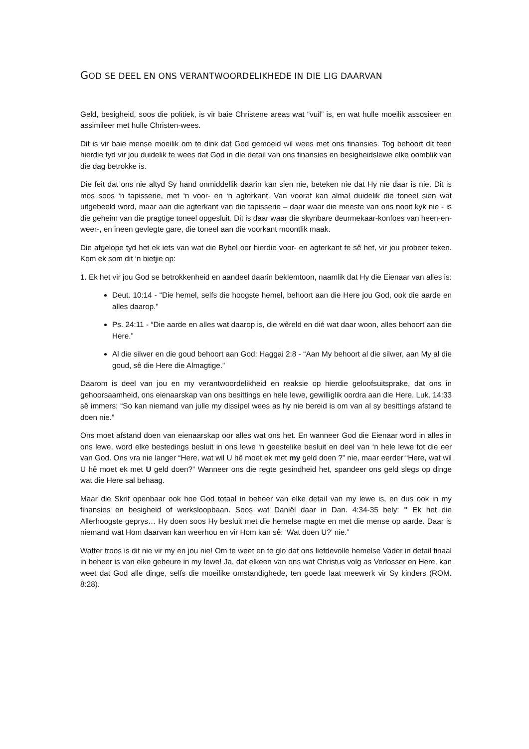GOD SE DEEL EN ONS VERANTWOORDELIKHEDE IN DIE LIG DAARVAN
Geld, besigheid, soos die politiek, is vir baie Christene areas wat “vuil” is, en wat hulle moeilik assosieer en assimileer met hulle Christen-wees.
Dit is vir baie mense moeilik om te dink dat God gemoeid wil wees met ons finansies. Tog behoort dit teen hierdie tyd vir jou duidelik te wees dat God in die detail van ons finansies en besigheidslewe elke oomblik van die dag betrokke is.
Die feit dat ons nie altyd Sy hand onmiddellik daarin kan sien nie, beteken nie dat Hy nie daar is nie. Dit is mos soos ‘n tapisserie, met ‘n voor- en ‘n agterkant. Van vooraf kan almal duidelik die toneel sien wat uitgebeeld word, maar aan die agterkant van die tapisserie – daar waar die meeste van ons nooit kyk nie - is die geheim van die pragtige toneel opgesluit. Dit is daar waar die skynbare deurmekaar-konfoes van heen-en-weer-, en ineen gevlegte gare, die toneel aan die voorkant moontlik maak.
Die afgelope tyd het ek iets van wat die Bybel oor hierdie voor- en agterkant te sê het, vir jou probeer teken. Kom ek som dit ‘n bietjie op:
1. Ek het vir jou God se betrokkenheid en aandeel daarin beklemtoon, naamlik dat Hy die Eienaar van alles is:
Deut. 10:14 - “Die hemel, selfs die hoogste hemel, behoort aan die Here jou God, ook die aarde en alles daarop.”
Ps. 24:11 - “Die aarde en alles wat daarop is, die wêreld en dié wat daar woon, alles behoort aan die Here.”
Al die silwer en die goud behoort aan God: Haggai 2:8 - “Aan My behoort al die silwer, aan My al die goud, sê die Here die Almagtige.”
Daarom is deel van jou en my verantwoordelikheid en reaksie op hierdie geloofsuitsprake, dat ons in gehoorsaamheid, ons eienaarskap van ons besittings en hele lewe, gewilliglik oordra aan die Here. Luk. 14:33 sê immers: “So kan niemand van julle my dissipel wees as hy nie bereid is om van al sy besittings afstand te doen nie.”
Ons moet afstand doen van eienaarskap oor alles wat ons het. En wanneer God die Eienaar word in alles in ons lewe, word elke bestedings besluit in ons lewe ‘n geestelike besluit en deel van ‘n hele lewe tot die eer van God. Ons vra nie langer “Here, wat wil U hê moet ek met my geld doen ?” nie, maar eerder “Here, wat wil U hê moet ek met U geld doen?” Wanneer ons die regte gesindheid het, spandeer ons geld slegs op dinge wat die Here sal behaag.
Maar die Skrif openbaar ook hoe God totaal in beheer van elke detail van my lewe is, en dus ook in my finansies en besigheid of werksloopbaan. Soos wat Daniël daar in Dan. 4:34-35 bely: " Ek het die Allerhoogste geprys… Hy doen soos Hy besluit met die hemelse magte en met die mense op aarde. Daar is niemand wat Hom daarvan kan weerhou en vir Hom kan sê: ‘Wat doen U?’ nie.”
Watter troos is dit nie vir my en jou nie! Om te weet en te glo dat ons liefdevolle hemelse Vader in detail finaal in beheer is van elke gebeure in my lewe! Ja, dat elkeen van ons wat Christus volg as Verlosser en Here, kan weet dat God alle dinge, selfs die moeilike omstandighede, ten goede laat meewerk vir Sy kinders (ROM. 8:28).